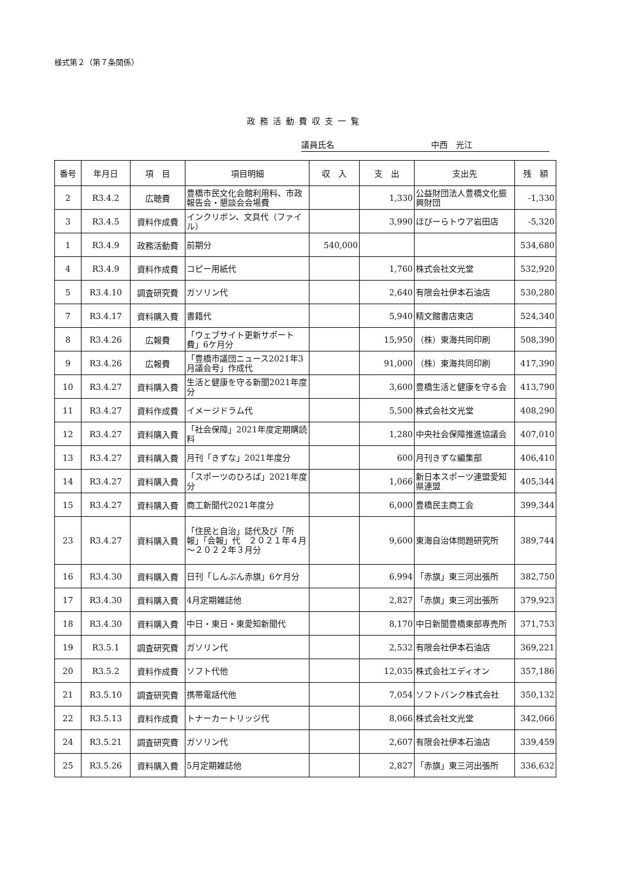様式第２（第７条関係）
政務活動費収支一覧
議員氏名 中西　光江
| 番号 | 年月日 | 項 目 | 項目明細 | 収 入 | 支 出 | 支出先 | 残 額 |
| --- | --- | --- | --- | --- | --- | --- | --- |
| 2 | R3.4.2 | 広聴費 | 豊橋市民文化会館利用料、市政報告会・懇談会会場費 | | 1,330 | 公益財団法人豊橋文化振興財団 | -1,330 |
| 3 | R3.4.5 | 資料作成費 | インクリボン、文具代（ファイル） | | 3,990 | ほびーらトウア岩田店 | -5,320 |
| 1 | R3.4.9 | 政務活動費 | 前期分 | 540,000 | | | 534,680 |
| 4 | R3.4.9 | 資料作成費 | コピー用紙代 | | 1,760 | 株式会社文光堂 | 532,920 |
| 5 | R3.4.10 | 調査研究費 | ガソリン代 | | 2,640 | 有限会社伊本石油店 | 530,280 |
| 7 | R3.4.17 | 資料購入費 | 書籍代 | | 5,940 | 精文館書店東店 | 524,340 |
| 8 | R3.4.26 | 広報費 | 「ウェブサイト更新サポート費」6ケ月分 | | 15,950 | （株）東海共同印刷 | 508,390 |
| 9 | R3.4.26 | 広報費 | 「豊橋市議団ニュース2021年3月議会号」作成代 | | 91,000 | （株）東海共同印刷 | 417,390 |
| 10 | R3.4.27 | 資料購入費 | 生活と健康を守る新聞2021年度分 | | 3,600 | 豊橋生活と健康を守る会 | 413,790 |
| 11 | R3.4.27 | 資料作成費 | イメージドラム代 | | 5,500 | 株式会社文光堂 | 408,290 |
| 12 | R3.4.27 | 資料購入費 | 「社会保障」2021年度定期購読料 | | 1,280 | 中央社会保障推進協議会 | 407,010 |
| 13 | R3.4.27 | 資料購入費 | 月刊「きずな」2021年度分 | | 600 | 月刊きずな編集部 | 406,410 |
| 14 | R3.4.27 | 資料購入費 | 「スポーツのひろば」2021年度分 | | 1,066 | 新日本スポーツ連盟愛知県連盟 | 405,344 |
| 15 | R3.4.27 | 資料購入費 | 商工新聞代2021年度分 | | 6,000 | 豊橋民主商工会 | 399,344 |
| 23 | R3.4.27 | 資料購入費 | 「住民と自治」誌代及び「所報」「会報」代 ２０２１年４月～２０２２年３月分 | | 9,600 | 東海自治体問題研究所 | 389,744 |
| 16 | R3.4.30 | 資料購入費 | 日刊「しんぶん赤旗」6ケ月分 | | 6,994 | 「赤旗」東三河出張所 | 382,750 |
| 17 | R3.4.30 | 資料購入費 | 4月定期雑誌他 | | 2,827 | 「赤旗」東三河出張所 | 379,923 |
| 18 | R3.4.30 | 資料購入費 | 中日・東日・東愛知新聞代 | | 8,170 | 中日新聞豊橋東部専売所 | 371,753 |
| 19 | R3.5.1 | 調査研究費 | ガソリン代 | | 2,532 | 有限会社伊本石油店 | 369,221 |
| 20 | R3.5.2 | 資料作成費 | ソフト代他 | | 12,035 | 株式会社エディオン | 357,186 |
| 21 | R3.5.10 | 調査研究費 | 携帯電話代他 | | 7,054 | ソフトバンク株式会社 | 350,132 |
| 22 | R3.5.13 | 資料作成費 | トナーカートリッジ代 | | 8,066 | 株式会社文光堂 | 342,066 |
| 24 | R3.5.21 | 調査研究費 | ガソリン代 | | 2,607 | 有限会社伊本石油店 | 339,459 |
| 25 | R3.5.26 | 資料購入費 | 5月定期雑誌他 | | 2,827 | 「赤旗」東三河出張所 | 336,632 |